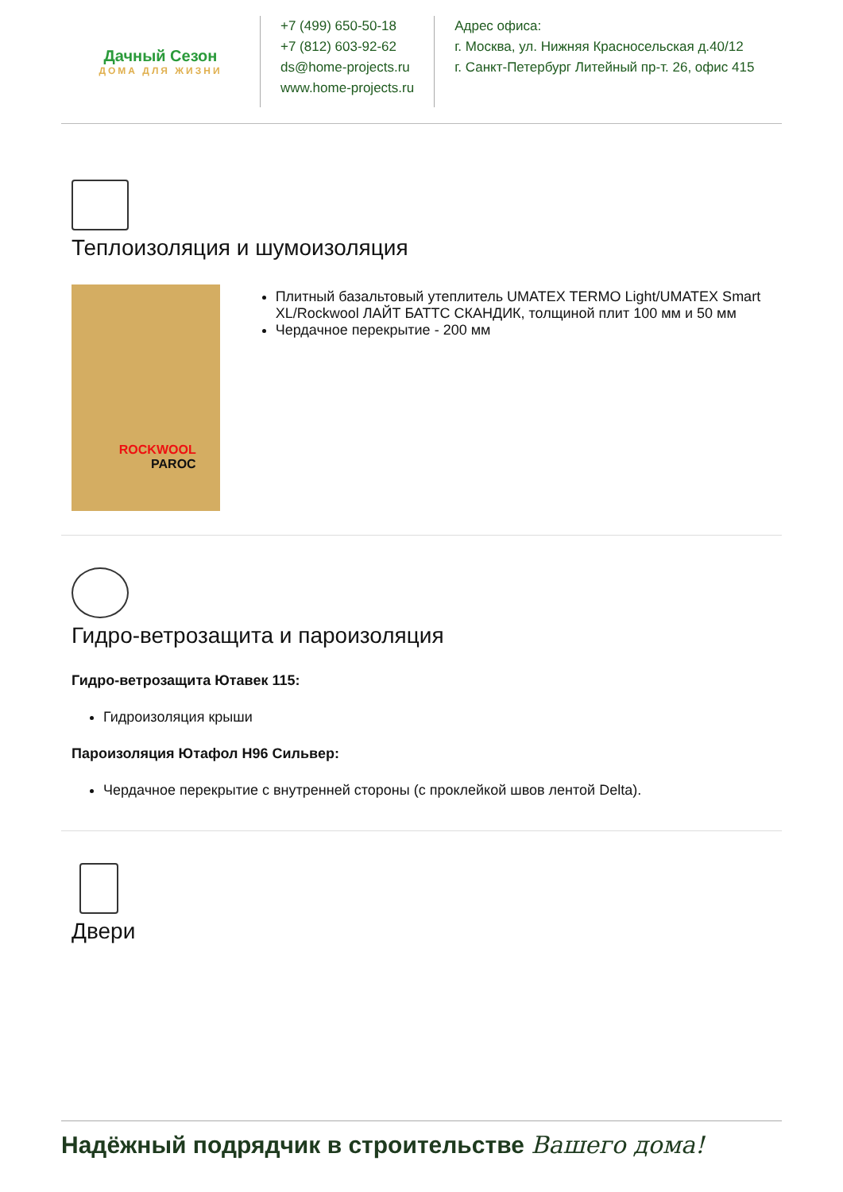Дачный Сезон
ДОМА ДЛЯ ЖИЗНИ
+7 (499) 650-50-18
+7 (812) 603-92-62
ds@home-projects.ru
www.home-projects.ru
Адрес офиса:
г. Москва, ул. Нижняя Красносельская д.40/12
г. Санкт-Петербург Литейный пр-т. 26, офис 415
Теплоизоляция и шумоизоляция
ROCKWOOL
PAROC
Плитный базальтовый утеплитель UMATEX TERMO Light/UMATEX Smart XL/Rockwool ЛАЙТ БАТТС СКАНДИК, толщиной плит 100 мм и 50 мм
Чердачное перекрытие - 200 мм
Гидро-ветрозащита и пароизоляция
Гидро-ветрозащита Ютавек 115:
Гидроизоляция крыши
Пароизоляция Ютафол Н96 Сильвер:
Чердачное перекрытие с внутренней стороны (с проклейкой швов лентой Delta).
Двери
Надёжный подрядчик в строительстве Вашего дома!